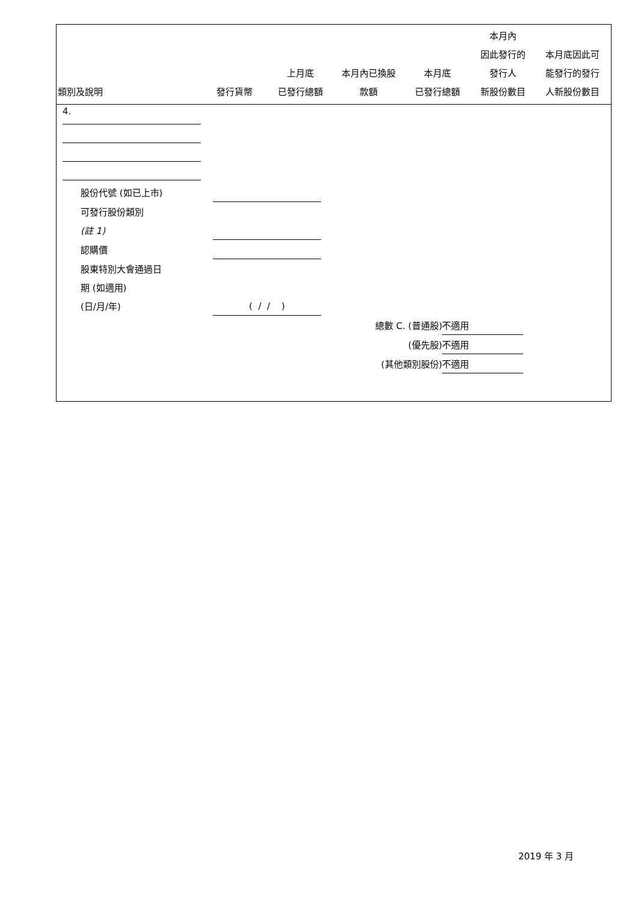| 類別及說明 | 發行貨幣 | 上月底 已發行總額 | 本月內已換股 款額 | 本月底 已發行總額 | 本月內 因此發行的 發行人 新股份數目 | 本月底因此可 能發行的發行 人新股份數目 |
| --- | --- | --- | --- | --- | --- | --- |
4.
| 股份代號 (如已上市) | |
| 可發行股份類別 | |
| (註 1) | |
| 認購價 | |
| 股東特別大會通過日 | |
| 期 (如適用) | |
| (日/月/年) | ( / / ) |
| 總數 C. (普通股) | 不適用 |
| (優先股) | 不適用 |
| (其他類別股份) | 不適用 |
2019 年 3 月